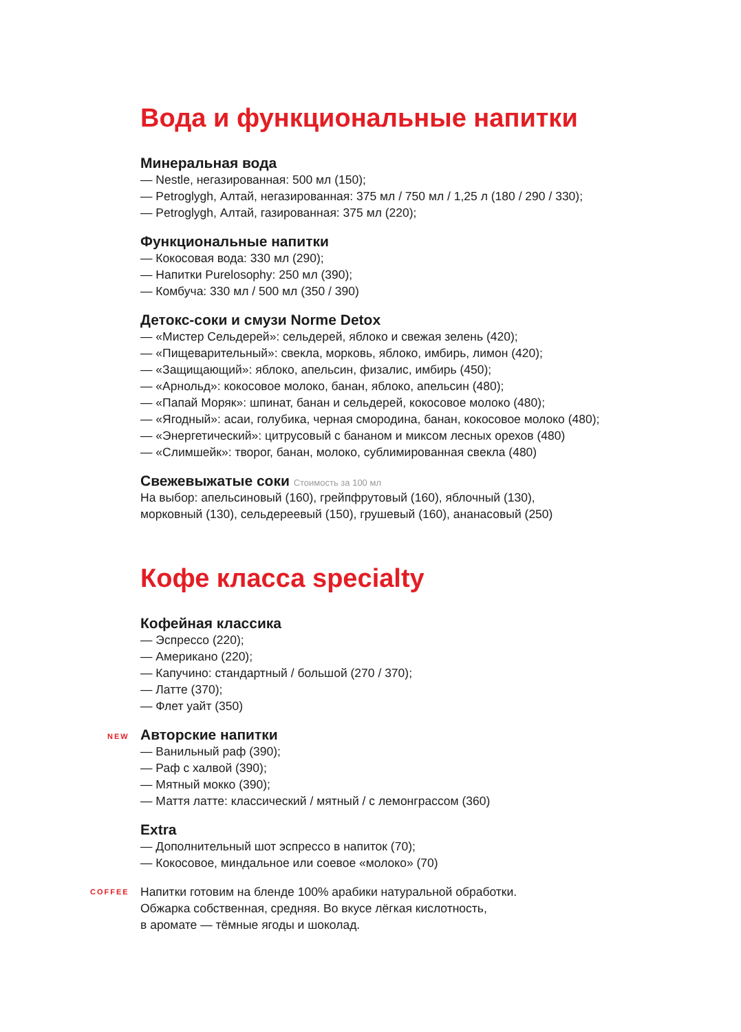Вода и функциональные напитки
Минеральная вода
— Nestle, негазированная: 500 мл (150);
— Petroglygh, Алтай, негазированная: 375 мл / 750 мл / 1,25 л (180 / 290 / 330);
— Petroglygh, Алтай, газированная: 375 мл (220);
Функциональные напитки
— Кокосовая вода: 330 мл (290);
— Напитки Purelosophy: 250 мл (390);
— Комбуча: 330 мл / 500 мл (350 / 390)
Детокс-соки и смузи Norme Detox
— «Мистер Сельдерей»: сельдерей, яблоко и свежая зелень (420);
— «Пищеварительный»: свекла, морковь, яблоко, имбирь, лимон (420);
— «Защищающий»: яблоко, апельсин, физалис, имбирь (450);
— «Арнольд»: кокосовое молоко, банан, яблоко, апельсин (480);
— «Папай Моряк»: шпинат, банан и сельдерей, кокосовое молоко (480);
— «Ягодный»: асаи, голубика, черная смородина, банан, кокосовое молоко (480);
— «Энергетический»: цитрусовый с бананом и миксом лесных орехов (480)
— «Слимшейк»: творог, банан, молоко, сублимированная свекла (480)
Свежевыжатые соки Стоимость за 100 мл
На выбор: апельсиновый (160), грейпфрутовый (160), яблочный (130),
морковный (130), сельдереевый (150), грушевый (160), ананасовый (250)
Кофе класса specialty
Кофейная классика
— Эспрессо (220);
— Американо (220);
— Капучино: стандартный / большой (270 / 370);
— Латте (370);
— Флет уайт (350)
NEW Авторские напитки
— Ванильный раф (390);
— Раф с халвой (390);
— Мятный мокко (390);
— Маття латте: классический / мятный / с лемонграссом (360)
Extra
— Дополнительный шот эспрессо в напиток (70);
— Кокосовое, миндальное или соевое «молоко» (70)
COFFEE
Напитки готовим на бленде 100% арабики натуральной обработки.
Обжарка собственная, средняя. Во вкусе лёгкая кислотность,
в аромате — тёмные ягоды и шоколад.